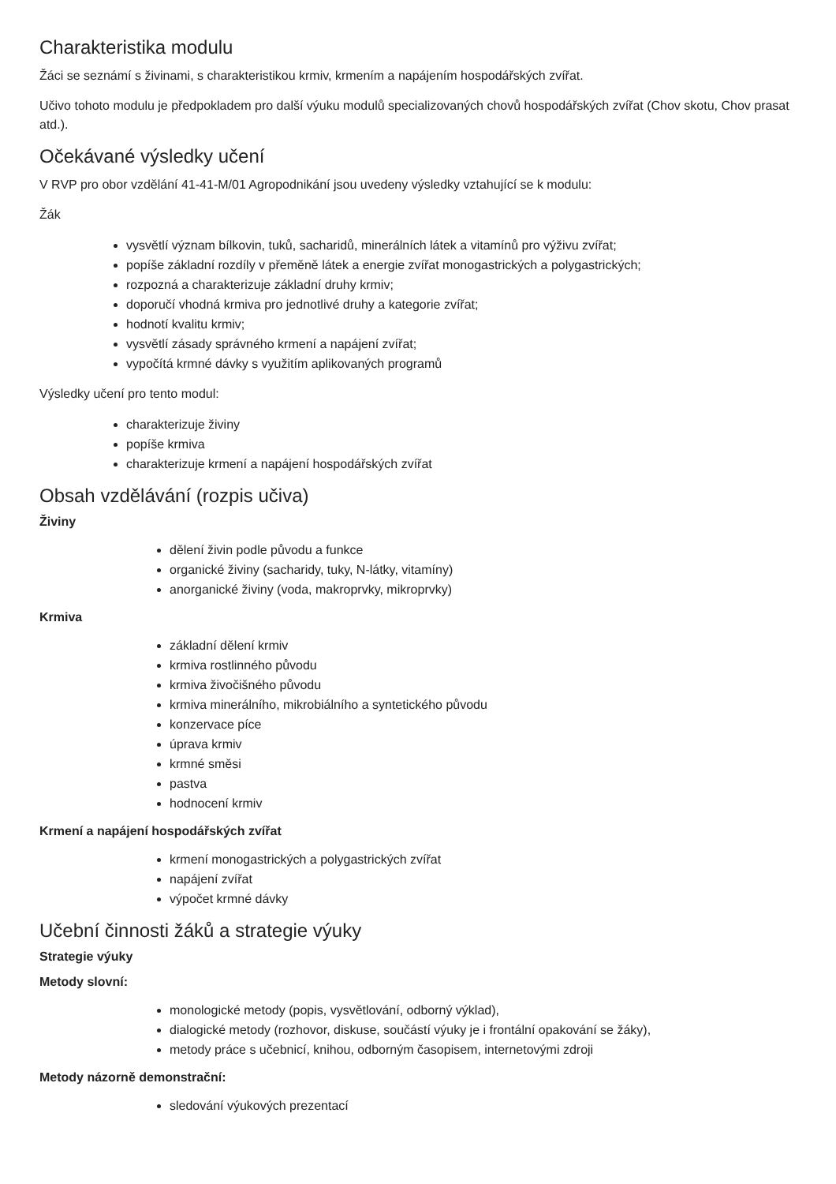Charakteristika modulu
Žáci se seznámí s živinami, s charakteristikou krmiv, krmením a napájením hospodářských zvířat.
Učivo tohoto modulu je předpokladem pro další výuku modulů specializovaných chovů hospodářských zvířat (Chov skotu, Chov prasat atd.).
Očekávané výsledky učení
V RVP pro obor vzdělání 41-41-M/01 Agropodnikání jsou uvedeny výsledky vztahující se k modulu:
Žák
vysvětlí význam bílkovin, tuků, sacharidů, minerálních látek a vitamínů pro výživu zvířat;
popíše základní rozdíly v přeměně látek a energie zvířat monogastrických a polygastrických;
rozpozná a charakterizuje základní druhy krmiv;
doporučí vhodná krmiva pro jednotlivé druhy a kategorie zvířat;
hodnotí kvalitu krmiv;
vysvětlí zásady správného krmení a napájení zvířat;
vypočítá krmné dávky s využitím aplikovaných programů
Výsledky učení pro tento modul:
charakterizuje živiny
popíše krmiva
charakterizuje krmení a napájení hospodářských zvířat
Obsah vzdělávání (rozpis učiva)
Živiny
dělení živin podle původu a funkce
organické živiny (sacharidy, tuky, N-látky, vitamíny)
anorganické živiny (voda, makroprvky, mikroprvky)
Krmiva
základní dělení krmiv
krmiva rostlinného původu
krmiva živočišného původu
krmiva minerálního, mikrobiálního a syntetického původu
konzervace píce
úprava krmiv
krmné směsi
pastva
hodnocení krmiv
Krmení a napájení hospodářských zvířat
krmení monogastrických a polygastrických zvířat
napájení zvířat
výpočet krmné dávky
Učební činnosti žáků a strategie výuky
Strategie výuky
Metody slovní:
monologické metody (popis, vysvětlování, odborný výklad),
dialogické metody (rozhovor, diskuse, součástí výuky je i frontální opakování se žáky),
metody práce s učebnicí, knihou, odborným časopisem, internetovými zdroji
Metody názorně demonstrační:
sledování výukových prezentací